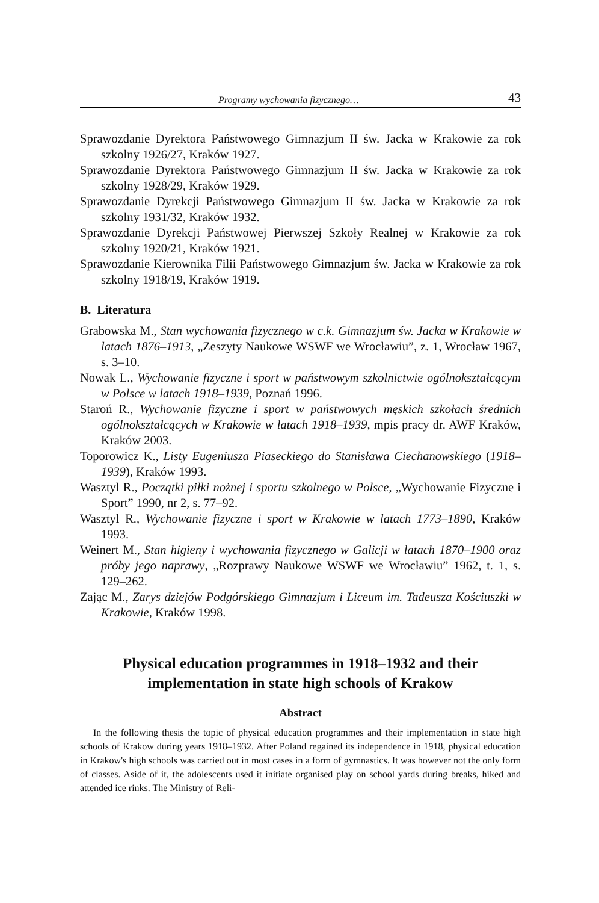Programy wychowania fizycznego… 43
Sprawozdanie Dyrektora Państwowego Gimnazjum II św. Jacka w Krakowie za rok szkolny 1926/27, Kraków 1927.
Sprawozdanie Dyrektora Państwowego Gimnazjum II św. Jacka w Krakowie za rok szkolny 1928/29, Kraków 1929.
Sprawozdanie Dyrekcji Państwowego Gimnazjum II św. Jacka w Krakowie za rok szkolny 1931/32, Kraków 1932.
Sprawozdanie Dyrekcji Państwowej Pierwszej Szkoły Realnej w Krakowie za rok szkolny 1920/21, Kraków 1921.
Sprawozdanie Kierownika Filii Państwowego Gimnazjum św. Jacka w Krakowie za rok szkolny 1918/19, Kraków 1919.
B. Literatura
Grabowska M., Stan wychowania fizycznego w c.k. Gimnazjum św. Jacka w Krakowie w latach 1876–1913, „Zeszyty Naukowe WSWF we Wrocławiu”, z. 1, Wrocław 1967, s. 3–10.
Nowak L., Wychowanie fizyczne i sport w państwowym szkolnictwie ogólnokształcącym w Polsce w latach 1918–1939, Poznań 1996.
Staroń R., Wychowanie fizyczne i sport w państwowych męskich szkołach średnich ogólnokształcących w Krakowie w latach 1918–1939, mpis pracy dr. AWF Kraków, Kraków 2003.
Toporowicz K., Listy Eugeniusza Piaseckiego do Stanisława Ciechanowskiego (1918–1939), Kraków 1993.
Wasztyl R., Początki piłki nożnej i sportu szkolnego w Polsce, „Wychowanie Fizyczne i Sport” 1990, nr 2, s. 77–92.
Wasztyl R., Wychowanie fizyczne i sport w Krakowie w latach 1773–1890, Kraków 1993.
Weinert M., Stan higieny i wychowania fizycznego w Galicji w latach 1870–1900 oraz próby jego naprawy, „Rozprawy Naukowe WSWF we Wrocławiu” 1962, t. 1, s. 129–262.
Zając M., Zarys dziejów Podgórskiego Gimnazjum i Liceum im. Tadeusza Kościuszki w Krakowie, Kraków 1998.
Physical education programmes in 1918–1932 and their
implementation in state high schools of Krakow
Abstract
In the following thesis the topic of physical education programmes and their implementation in state high schools of Krakow during years 1918–1932. After Poland regained its independence in 1918, physical education in Krakow's high schools was carried out in most cases in a form of gymnastics. It was however not the only form of classes. Aside of it, the adolescents used it initiate organised play on school yards during breaks, hiked and attended ice rinks. The Ministry of Reli-